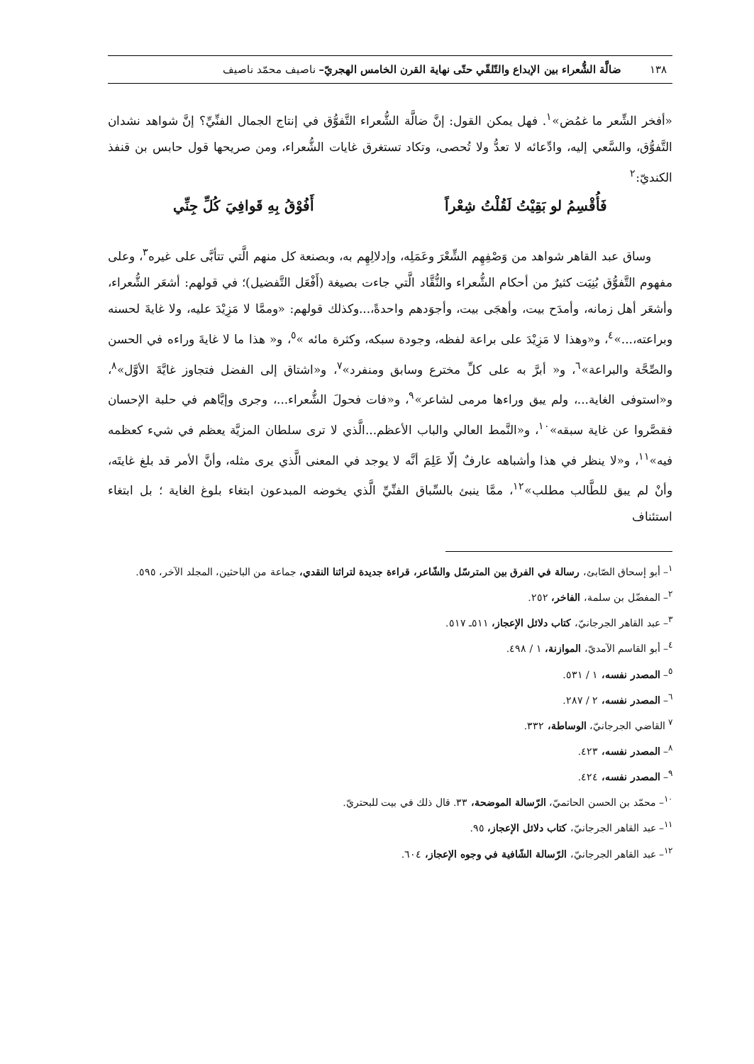١٣٨ ضالَّة الشُّعراء بين الإبداع والتّلقّي حتّى نهاية القرن الخامس الهجريّ– ناصيف محمّد ناصيف
«أفخر الشِّعر ما غمُض»<sup>١</sup>. فهل يمكن القول: إنَّ ضالَّة الشُّعراء التَّفوُّق في إنتاج الجمال الفنِّيِّ؟ إنَّ شواهد نشدان التَّفوُّق، والسَّعي إليه، وادِّعائه لا تعدُّ ولا تُحصى، وتكاد تستغرق غايات الشُّعراء، ومن صريحها قول حابس بن قنفذ الكنديّ:<sup>٢</sup>
فَأُقْسِمُ لو بَقِيْتُ لَقُلْتُ شِعْراً أَفُوْقُ بِهِ قَوافِيَ كُلِّ جِنِّي
وساق عبد القاهر شواهد من وَصْفِهِم الشِّعْرَ وعَمَلِه، وإدلالِهِم به، وبصنعة كل منهم الَّتي تتأبَّى على غيره<sup>٣</sup>، وعلى مفهوم التَّفوُّق بُنِيَت كثيرٌ من أحكام الشُّعراء والنُّقَّاد الَّتي جاءت بصيغة (أَفْعَل التَّفضيل)؛ في قولهم: أشعَر الشُّعراء، وأشعَر أهل زمانه، وأمدَح بيت، وأهجَى بيت، وأجوَدهم واحدةً،...وكذلك قولهم: «وممَّا لا مَزِيْدَ عليه، ولا غايةَ لحسنه وبراعته،...»<sup>٤</sup>، و«وهذا لا مَزِيْدَ على براعة لفظه، وجودة سبكه، وكثرة مائه »<sup>٥</sup>، و« هذا ما لا غايةَ وراءه في الحسن والصِّحَّة والبراعة»<sup>٦</sup>، و« أبرَّ به على كلِّ مخترع وسابق ومنفرد»<sup>٧</sup>، و«اشتاق إلى الفضل فتجاوز غايَّةَ الأوَّل»<sup>٨</sup>، و«استوفى الغاية...، ولم يبق وراءها مرمى لشاعر»<sup>٩</sup>، و«فات فحولَ الشُّعراء...، وجرى وإيَّاهم في حلبة الإحسان فقصَّروا عن غاية سبقه»<sup>١٠</sup>، و«النَّمط العالي والباب الأعظم...الَّذي لا ترى سلطان المزيَّة يعظم في شيء كعظمه فيه»<sup>١١</sup>، و«لا ينظر في هذا وأشباهه عارفٌ إلّا عَلِمَ أنَّه لا يوجد في المعنى الَّذي يرى مثله، وأنَّ الأمر قد بلغ غايتَه، وأنْ لم يبق للطَّالب مطلب»<sup>١٢</sup>، ممَّا ينبئ بالسِّباق الفنِّيِّ الَّذي يخوضه المبدعون ابتغاء بلوغ الغاية ؛ بل ابتغاء استئناف
<sup>١</sup>– أبو إسحاق الصّابئ، رسالة في الفرق بين المترسّل والشّاعر، قراءة جديدة لتراثنا النقدي، جماعة من الباحثين، المجلد الآخر، ٥٩٥.
<sup>٢</sup>– المفضّل بن سلمة، الفاخر، ٢٥٢.
<sup>٣</sup>– عبد القاهر الجرجانيّ، كتاب دلائل الإعجاز، ٥١١ـ ٥١٧.
<sup>٤</sup>– أبو القاسم الآمديّ، الموازنة، ١ / ٤٩٨.
<sup>٥</sup>– المصدر نفسه، ١ / ٥٣١.
<sup>٦</sup>– المصدر نفسه، ٢ / ٢٨٧.
<sup>٧</sup> القاضي الجرجانيّ، الوساطة، ٣٣٢.
<sup>٨</sup>– المصدر نفسه، ٤٢٣.
<sup>٩</sup>– المصدر نفسه، ٤٢٤.
<sup>١٠</sup>– محمّد بن الحسن الحاتميّ، الرّسالة الموضحة، ٣٣. قال ذلك في بيت للبحتريّ.
<sup>١١</sup>– عبد القاهر الجرجانيّ، كتاب دلائل الإعجاز، ٩٥.
<sup>١٢</sup>– عبد القاهر الجرجانيّ، الرّسالة الشّافية في وجوه الإعجاز، ٦٠٤.